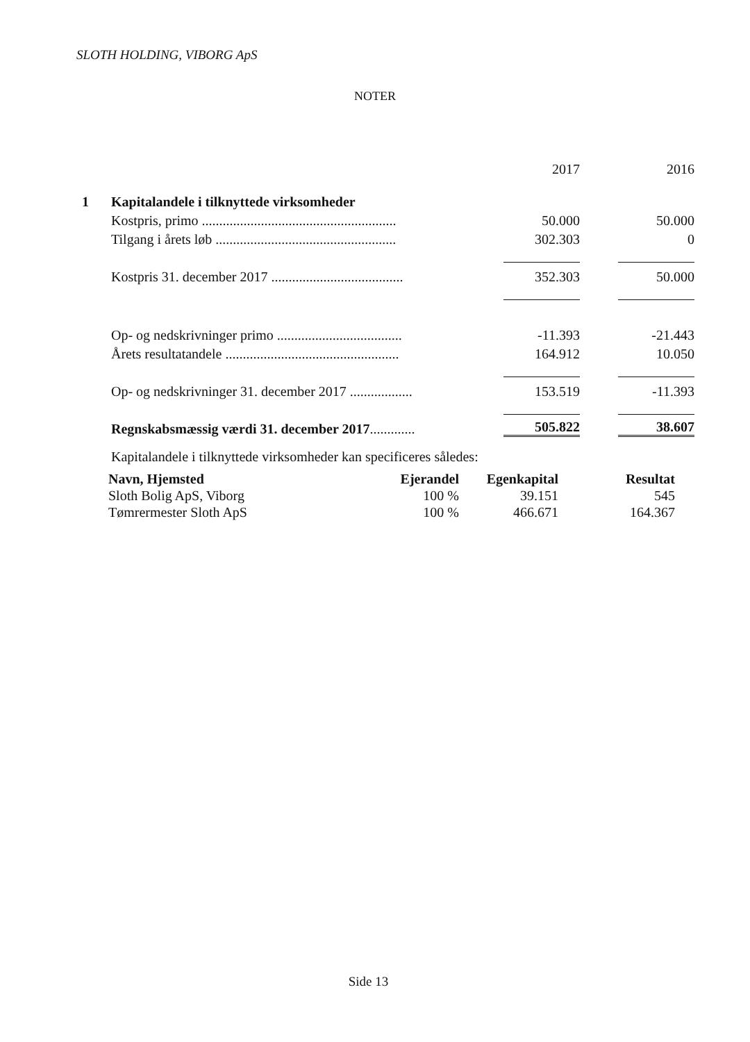SLOTH HOLDING, VIBORG ApS
NOTER
| | | 2017 | 2016 |
| 1 | Kapitalandele i tilknyttede virksomheder | | |
| | Kostpris, primo ........................................................ | 50.000 | 50.000 |
| | Tilgang i årets løb .................................................... | 302.303 | 0 |
| | Kostpris 31. december 2017 ...................................... | 352.303 | 50.000 |
| | Op- og nedskrivninger primo .................................... | -11.393 | -21.443 |
| | Årets resultatandele .................................................. | 164.912 | 10.050 |
| | Op- og nedskrivninger 31. december 2017 .................. | 153.519 | -11.393 |
| | Regnskabsmæssig værdi 31. december 2017 ............. | 505.822 | 38.607 |
| | Kapitalandele i tilknyttede virksomheder kan specificeres således: | | |
| Navn, Hjemsted | Ejerandel | Egenkapital | Resultat |
| --- | --- | --- | --- |
| Sloth Bolig ApS, Viborg | 100 % | 39.151 | 545 |
| Tømrermester Sloth ApS | 100 % | 466.671 | 164.367 |
Side 13